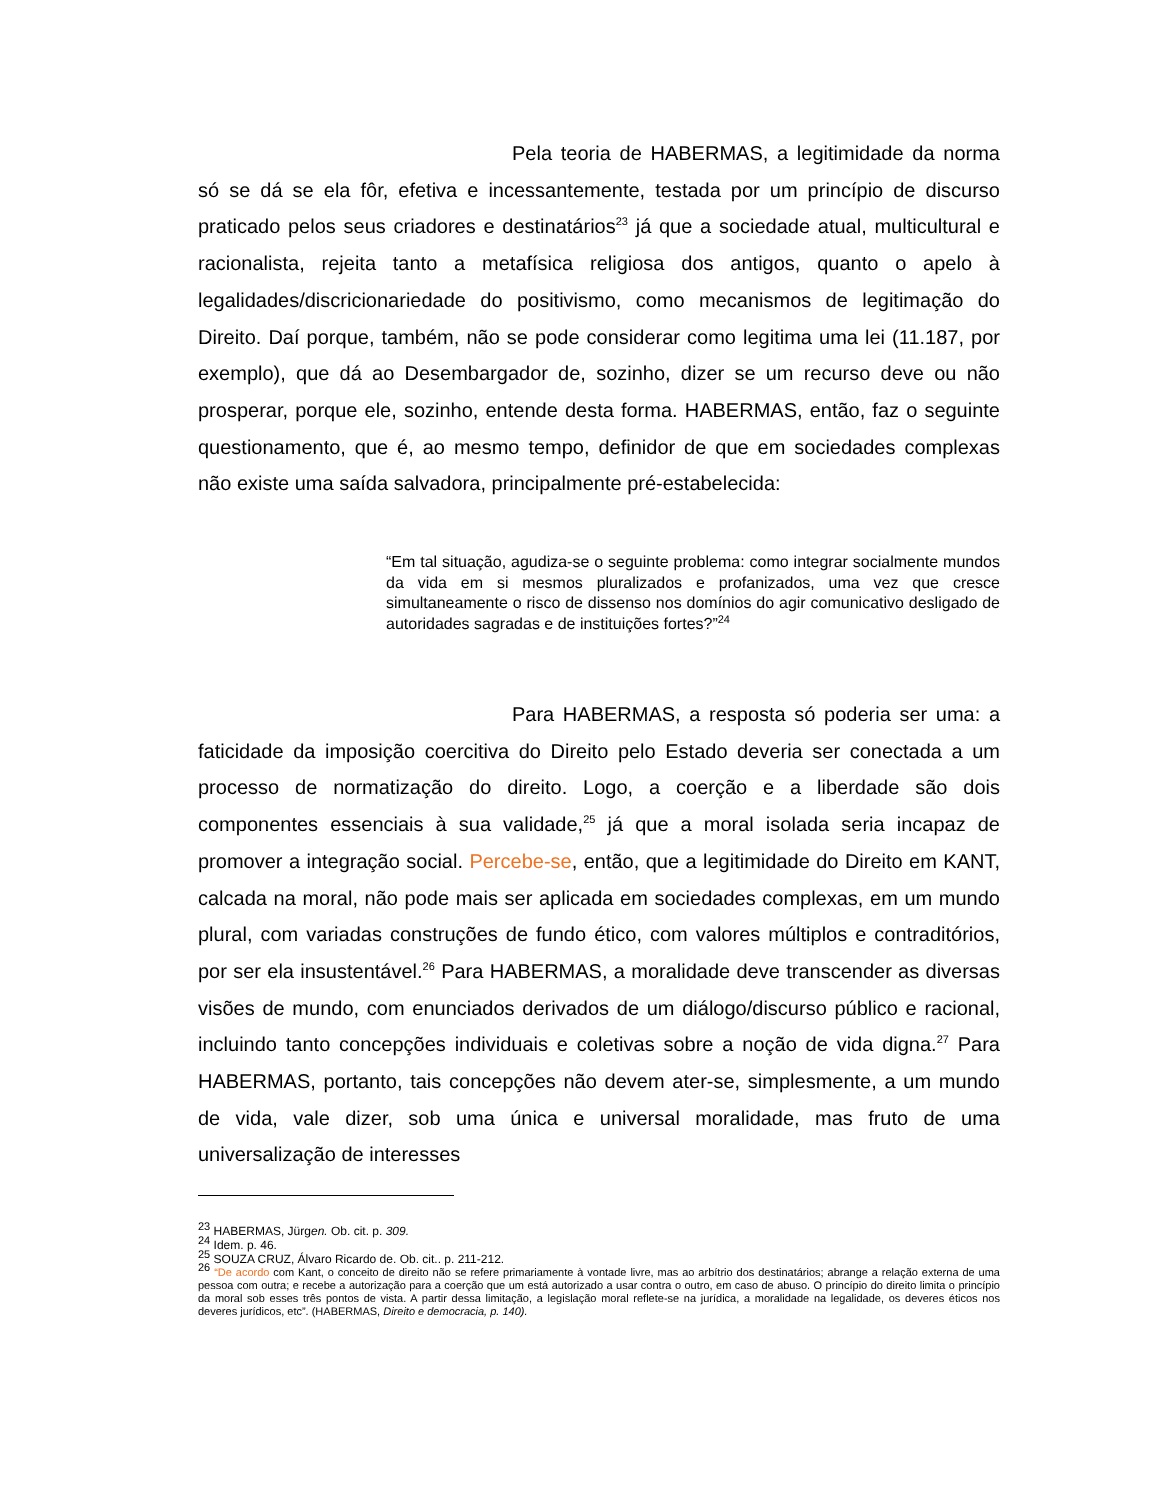Pela teoria de HABERMAS, a legitimidade da norma só se dá se ela fôr, efetiva e incessantemente, testada por um princípio de discurso praticado pelos seus criadores e destinatários<sup>23</sup> já que a sociedade atual, multicultural e racionalista, rejeita tanto a metafísica religiosa dos antigos, quanto o apelo à legalidades/discricionariedade do positivismo, como mecanismos de legitimação do Direito. Daí porque, também, não se pode considerar como legitima uma lei (11.187, por exemplo), que dá ao Desembargador de, sozinho, dizer se um recurso deve ou não prosperar, porque ele, sozinho, entende desta forma. HABERMAS, então, faz o seguinte questionamento, que é, ao mesmo tempo, definidor de que em sociedades complexas não existe uma saída salvadora, principalmente pré-estabelecida:
“Em tal situação, agudiza-se o seguinte problema: como integrar socialmente mundos da vida em si mesmos pluralizados e profanizados, uma vez que cresce simultaneamente o risco de dissenso nos domínios do agir comunicativo desligado de autoridades sagradas e de instituições fortes?”<sup>24</sup>
Para HABERMAS, a resposta só poderia ser uma: a faticidade da imposição coercitiva do Direito pelo Estado deveria ser conectada a um processo de normatização do direito. Logo, a coerção e a liberdade são dois componentes essenciais à sua validade,<sup>25</sup> já que a moral isolada seria incapaz de promover a integração social. Percebe-se, então, que a legitimidade do Direito em KANT, calcada na moral, não pode mais ser aplicada em sociedades complexas, em um mundo plural, com variadas construções de fundo ético, com valores múltiplos e contraditórios, por ser ela insustentável.<sup>26</sup> Para HABERMAS, a moralidade deve transcender as diversas visões de mundo, com enunciados derivados de um diálogo/discurso público e racional, incluindo tanto concepções individuais e coletivas sobre a noção de vida digna.<sup>27</sup> Para HABERMAS, portanto, tais concepções não devem ater-se, simplesmente, a um mundo de vida, vale dizer, sob uma única e universal moralidade, mas fruto de uma universalização de interesses
<sup>23</sup> HABERMAS, Jürgen. Ob. cit. p. 309.
<sup>24</sup> Idem. p. 46.
<sup>25</sup> SOUZA CRUZ, Álvaro Ricardo de. Ob. cit.. p. 211-212.
<sup>26</sup> “De acordo com Kant, o conceito de direito não se refere primariamente à vontade livre, mas ao arbítrio dos destinatários; abrange a relação externa de uma pessoa com outra; e recebe a autorização para a coerção que um está autorizado a usar contra o outro, em caso de abuso. O princípio do direito limita o princípio da moral sob esses três pontos de vista. A partir dessa limitação, a legislação moral reflete-se na jurídica, a moralidade na legalidade, os deveres éticos nos deveres jurídicos, etc”. (HABERMAS, Direito e democracia, p. 140).